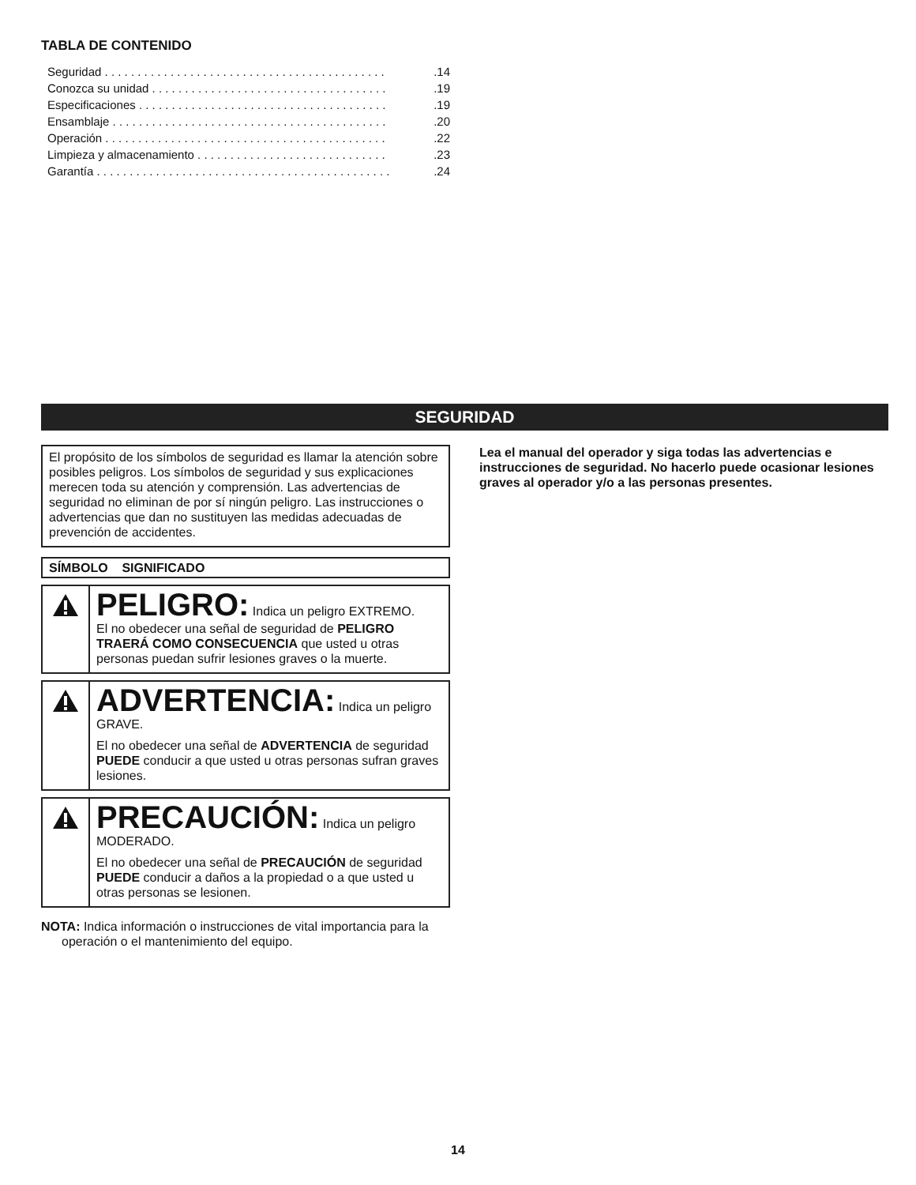TABLA DE CONTENIDO
| Seguridad . . . . . . . . . . . . . . . . . . . . . . . . . . . . . . . . . . . . . . . . . . . | .14 |
| Conozca su unidad . . . . . . . . . . . . . . . . . . . . . . . . . . . . . . . . . . . . | .19 |
| Especificaciones . . . . . . . . . . . . . . . . . . . . . . . . . . . . . . . . . . . . . . | .19 |
| Ensamblaje . . . . . . . . . . . . . . . . . . . . . . . . . . . . . . . . . . . . . . . . . . | .20 |
| Operación . . . . . . . . . . . . . . . . . . . . . . . . . . . . . . . . . . . . . . . . . . . | .22 |
| Limpieza y almacenamiento . . . . . . . . . . . . . . . . . . . . . . . . . . . . . | .23 |
| Garantía . . . . . . . . . . . . . . . . . . . . . . . . . . . . . . . . . . . . . . . . . . . . . | .24 |
SEGURIDAD
El propósito de los símbolos de seguridad es llamar la atención sobre posibles peligros. Los símbolos de seguridad y sus explicaciones merecen toda su atención y comprensión. Las advertencias de seguridad no eliminan de por sí ningún peligro. Las instrucciones o advertencias que dan no sustituyen las medidas adecuadas de prevención de accidentes.
SÍMBOLO SIGNIFICADO
PELIGRO: Indica un peligro EXTREMO.
El no obedecer una señal de seguridad de PELIGRO TRAERÁ COMO CONSECUENCIA que usted u otras personas puedan sufrir lesiones graves o la muerte.
ADVERTENCIA: Indica un peligro GRAVE.
El no obedecer una señal de ADVERTENCIA de seguridad PUEDE conducir a que usted u otras personas sufran graves lesiones.
PRECAUCIÓN: Indica un peligro MODERADO.
El no obedecer una señal de PRECAUCIÓN de seguridad PUEDE conducir a daños a la propiedad o a que usted u otras personas se lesionen.
NOTA: Indica información o instrucciones de vital importancia para la operación o el mantenimiento del equipo.
Lea el manual del operador y siga todas las advertencias e instrucciones de seguridad. No hacerlo puede ocasionar lesiones graves al operador y/o a las personas presentes.
14